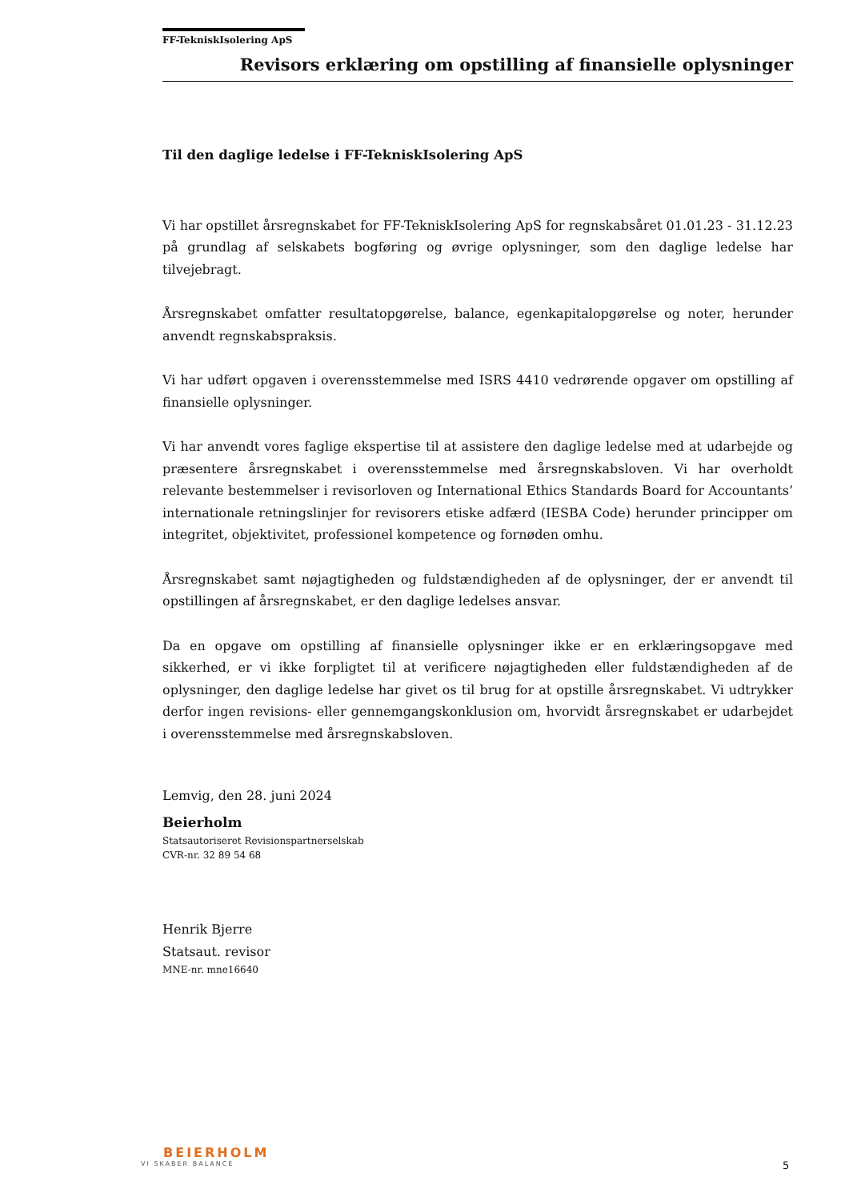FF-TekniskIsolering ApS
Revisors erklæring om opstilling af finansielle oplysninger
Til den daglige ledelse i FF-TekniskIsolering ApS
Vi har opstillet årsregnskabet for FF-TekniskIsolering ApS for regnskabsåret 01.01.23 - 31.12.23 på grundlag af selskabets bogføring og øvrige oplysninger, som den daglige ledelse har tilvejebragt.
Årsregnskabet omfatter resultatopgørelse, balance, egenkapitalopgørelse og noter, herunder anvendt regnskabspraksis.
Vi har udført opgaven i overensstemmelse med ISRS 4410 vedrørende opgaver om opstilling af finansielle oplysninger.
Vi har anvendt vores faglige ekspertise til at assistere den daglige ledelse med at udarbejde og præsentere årsregnskabet i overensstemmelse med årsregnskabsloven. Vi har overholdt relevante bestemmelser i revisorloven og International Ethics Standards Board for Accountants’ internationale retningslinjer for revisorers etiske adfærd (IESBA Code) herunder principper om integritet, objektivitet, professionel kompetence og fornøden omhu.
Årsregnskabet samt nøjagtigheden og fuldstændigheden af de oplysninger, der er anvendt til opstillingen af årsregnskabet, er den daglige ledelses ansvar.
Da en opgave om opstilling af finansielle oplysninger ikke er en erklæringsopgave med sikkerhed, er vi ikke forpligtet til at verificere nøjagtigheden eller fuldstændigheden af de oplysninger, den daglige ledelse har givet os til brug for at opstille årsregnskabet. Vi udtrykker derfor ingen revisions- eller gennemgangskonklusion om, hvorvidt årsregnskabet er udarbejdet i overensstemmelse med årsregnskabsloven.
Lemvig, den 28. juni 2024
Beierholm
Statsautoriseret Revisionspartnerselskab
CVR-nr. 32 89 54 68
Henrik Bjerre
Statsaut. revisor
MNE-nr. mne16640
BEIERHOLM
VI SKABER BALANCE
5